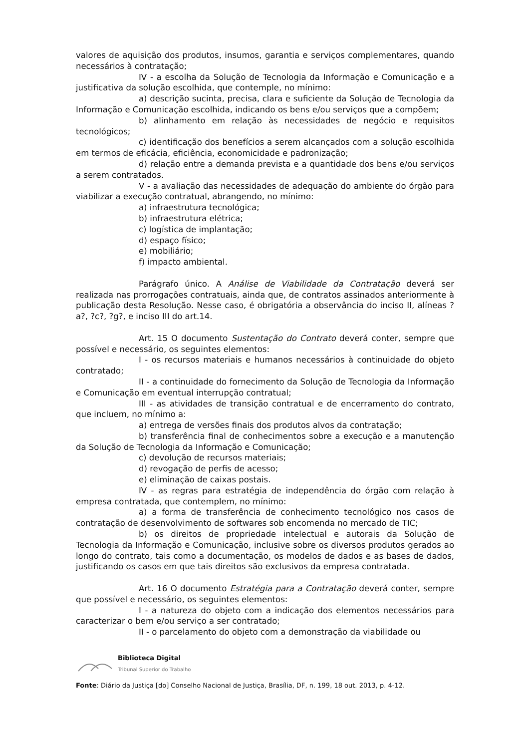valores de aquisição dos produtos, insumos, garantia e serviços complementares, quando necessários à contratação;
IV - a escolha da Solução de Tecnologia da Informação e Comunicação e a justificativa da solução escolhida, que contemple, no mínimo:
a) descrição sucinta, precisa, clara e suficiente da Solução de Tecnologia da Informação e Comunicação escolhida, indicando os bens e/ou serviços que a compõem;
b) alinhamento em relação às necessidades de negócio e requisitos tecnológicos;
c) identificação dos benefícios a serem alcançados com a solução escolhida em termos de eficácia, eficiência, economicidade e padronização;
d) relação entre a demanda prevista e a quantidade dos bens e/ou serviços a serem contratados.
V - a avaliação das necessidades de adequação do ambiente do órgão para viabilizar a execução contratual, abrangendo, no mínimo:
a) infraestrutura tecnológica;
b) infraestrutura elétrica;
c) logística de implantação;
d) espaço físico;
e) mobiliário;
f) impacto ambiental.
Parágrafo único. A Análise de Viabilidade da Contratação deverá ser realizada nas prorrogações contratuais, ainda que, de contratos assinados anteriormente à publicação desta Resolução. Nesse caso, é obrigatória a observância do inciso II, alíneas ?a?, ?c?, ?g?, e inciso III do art.14.
Art. 15 O documento Sustentação do Contrato deverá conter, sempre que possível e necessário, os seguintes elementos:
I - os recursos materiais e humanos necessários à continuidade do objeto contratado;
II - a continuidade do fornecimento da Solução de Tecnologia da Informação e Comunicação em eventual interrupção contratual;
III - as atividades de transição contratual e de encerramento do contrato, que incluem, no mínimo a:
a) entrega de versões finais dos produtos alvos da contratação;
b) transferência final de conhecimentos sobre a execução e a manutenção da Solução de Tecnologia da Informação e Comunicação;
c) devolução de recursos materiais;
d) revogação de perfis de acesso;
e) eliminação de caixas postais.
IV - as regras para estratégia de independência do órgão com relação à empresa contratada, que contemplem, no mínimo:
a) a forma de transferência de conhecimento tecnológico nos casos de contratação de desenvolvimento de softwares sob encomenda no mercado de TIC;
b) os direitos de propriedade intelectual e autorais da Solução de Tecnologia da Informação e Comunicação, inclusive sobre os diversos produtos gerados ao longo do contrato, tais como a documentação, os modelos de dados e as bases de dados, justificando os casos em que tais direitos são exclusivos da empresa contratada.
Art. 16 O documento Estratégia para a Contratação deverá conter, sempre que possível e necessário, os seguintes elementos:
I - a natureza do objeto com a indicação dos elementos necessários para caracterizar o bem e/ou serviço a ser contratado;
II - o parcelamento do objeto com a demonstração da viabilidade ou
Biblioteca Digital
Tribunal Superior do Trabalho
Fonte: Diário da Justiça [do] Conselho Nacional de Justiça, Brasília, DF, n. 199, 18 out. 2013, p. 4-12.